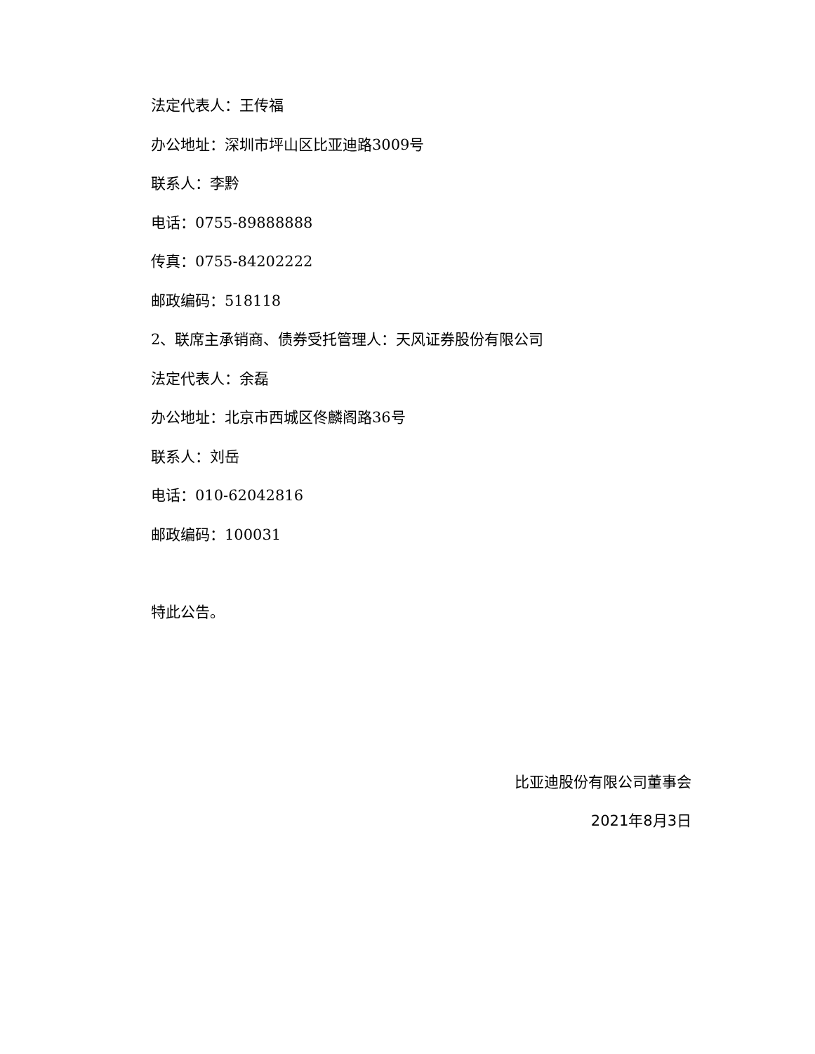法定代表人：王传福
办公地址：深圳市坪山区比亚迪路3009号
联系人：李黔
电话：0755-89888888
传真：0755-84202222
邮政编码：518118
2、联席主承销商、债券受托管理人：天风证券股份有限公司
法定代表人：余磊
办公地址：北京市西城区佟麟阁路36号
联系人：刘岳
电话：010-62042816
邮政编码：100031
特此公告。
比亚迪股份有限公司董事会
2021年8月3日